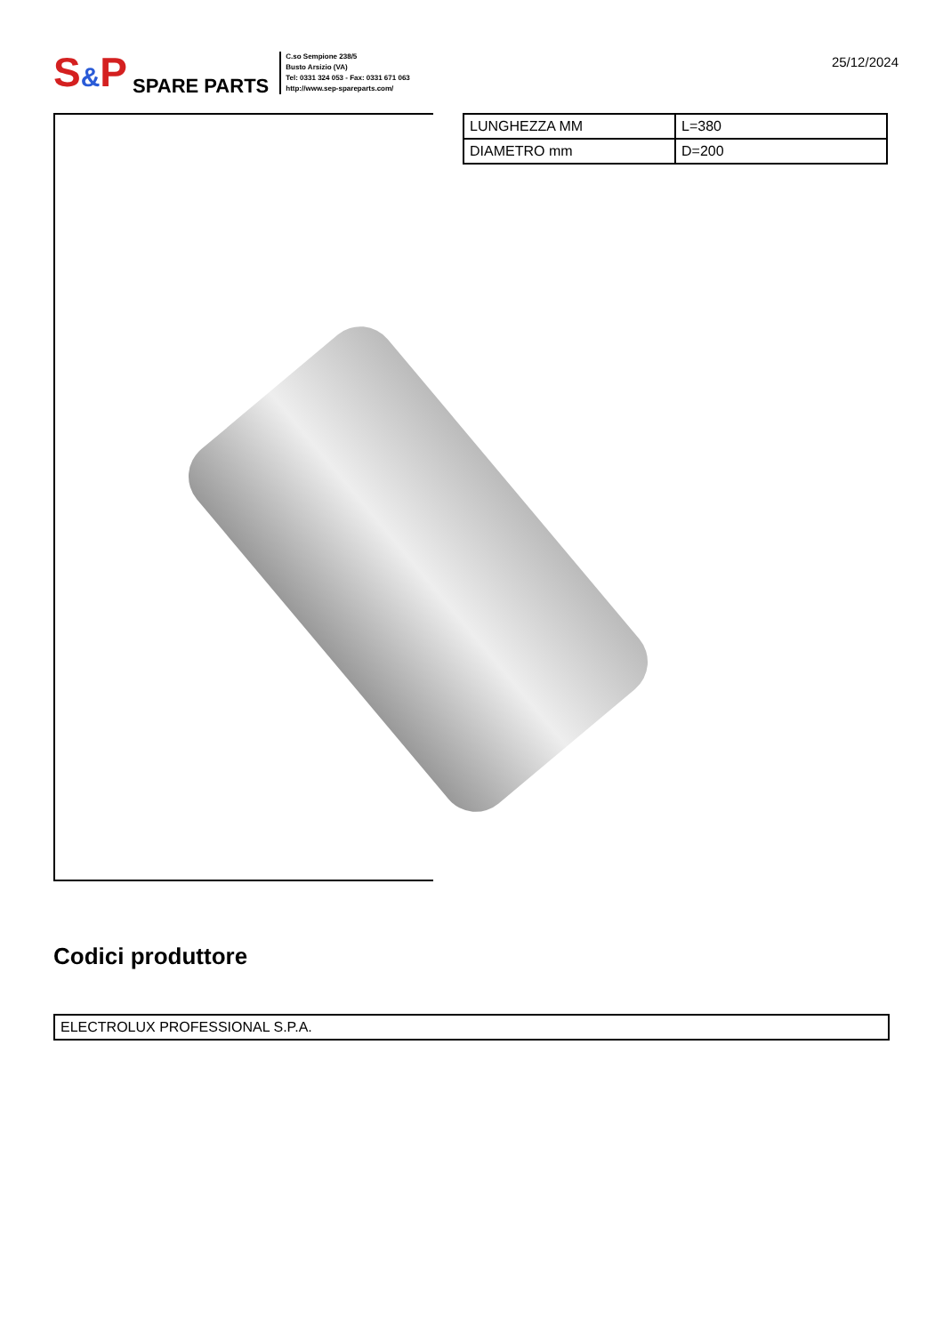S&P SPARE PARTS
C.so Sempione 238/5
Busto Arsizio (VA)
Tel: 0331 324 053 - Fax: 0331 671 063
http://www.sep-spareparts.com/
25/12/2024
| LUNGHEZZA MM | L=380 |
| DIAMETRO mm | D=200 |
Codici produttore
| ELECTROLUX PROFESSIONAL S.P.A. |